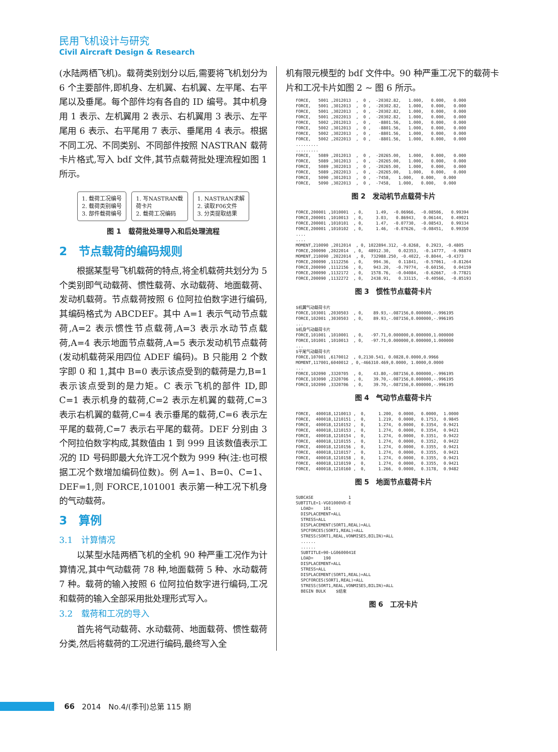民用飞机设计与研究
Civil Aircraft Design & Research
(水陆两栖飞机)。载荷类别划分以后,需要将飞机划分为 6 个主要部件,即机身、左机翼、右机翼、左平尾、右平尾以及垂尾。每个部件均有各自的 ID 编号。其中机身用 1 表示、左机翼用 2 表示、右机翼用 3 表示、左平尾用 6 表示、右平尾用 7 表示、垂尾用 4 表示。根据不同工况、不同类别、不同部件按照 NASTRAN 载荷卡片格式,写入 bdf 文件,其节点载荷批处理流程如图 1 所示。
1. 载荷工况编号
2. 载荷类别编号
3. 部件载荷编号
1. 写NASTRAN载
荷卡片
2. 载荷工况编码
1. NASTRAN求解
2. 读取F06文件
3. 分类提取结果
图 1　载荷批处理导入和后处理流程
2　节点载荷的编码规则
根据某型号飞机载荷的特点,将全机载荷共划分为 5 个类别即气动载荷、惯性载荷、水动载荷、地面载荷、发动机载荷。节点载荷按照 6 位阿拉伯数字进行编码,其编码格式为 ABCDEF。其中 A=1 表示气动节点载荷,A=2 表示惯性节点载荷,A=3 表示水动节点载荷,A=4 表示地面节点载荷,A=5 表示发动机节点载荷(发动机载荷采用四位 ADEF 编码)。B 只能用 2 个数字即 0 和 1,其中 B=0 表示该点受到的载荷是力,B=1 表示该点受到的是力矩。C 表示飞机的部件 ID,即 C=1 表示机身的载荷,C=2 表示左机翼的载荷,C=3 表示右机翼的载荷,C=4 表示垂尾的载荷,C=6 表示左平尾的载荷,C=7 表示右平尾的载荷。DEF 分别由 3 个阿拉伯数字构成,其数值由 1 到 999 且该数值表示工况的 ID 号码即最大允许工况个数为 999 种(注:也可根据工况个数增加编码位数)。例 A=1、B=0、C=1、DEF=1,则 FORCE,101001 表示第一种工况下机身的气动载荷。
3　算例
3.1　计算情况
以某型水陆两栖飞机的全机 90 种严重工况作为计算情况,其中气动载荷 78 种,地面载荷 5 种、水动载荷 7 种。载荷的输入按照 6 位阿拉伯数字进行编码,工况和载荷的输入全部采用批处理形式写入。
3.2　载荷和工况的导入
首先将气动载荷、水动载荷、地面载荷、惯性载荷分类,然后将载荷的工况进行编码,最终写入全
机有限元模型的 bdf 文件中。90 种严重工况下的载荷卡片和工况卡片如图 2 ~ 图 6 所示。
FORCE,   5001 ,2012013  ,  0 ,  -20302.82,   1.000,   0.000,   0.000
FORCE,   5001 ,3012013  ,  0 ,  -20302.82,   1.000,   0.000,   0.000
FORCE,   5001 ,3022013  ,  0 ,  -20302.82,   1.000,   0.000,   0.000
FORCE,   5001 ,2022013  ,  0 ,  -20302.82,   1.000,   0.000,   0.000
FORCE,   5002 ,2012013  ,  0 ,   -8801.56,   1.000,   0.000,   0.000
FORCE,   5002 ,3012013  ,  0 ,   -8801.56,   1.000,   0.000,   0.000
FORCE,   5002 ,3022013  ,  0 ,   -8801.56,   1.000,   0.000,   0.000
FORCE,   5002 ,2022013  ,  0 ,   -8801.56,   1.000,   0.000,   0.000
.........
.........
FORCE,   5089 ,2012013  ,  0 ,  -20265.00,   1.000,   0.000,   0.000
FORCE,   5089 ,3012013  ,  0 ,  -20265.00,   1.000,   0.000,   0.000
FORCE,   5089 ,3022013  ,  0 ,  -20265.00,   1.000,   0.000,   0.000
FORCE,   5089 ,2022013  ,  0 ,  -20265.00,   1.000,   0.000,   0.000
FORCE,   5090 ,3012013  ,  0 ,  -7458,   1.000,   0.000,   0.000
FORCE,   5090 ,3022013  ,  0 ,  -7458,   1.000,   0.000,   0.000
图 2　发动机节点载荷卡片
FORCE,200001 ,1010001  , 0,     1.49,  -0.06966,  -0.08506,   0.99394
FORCE,200001 ,1010013  , 0,     3.03,   0.86943,   0.06144,   0.49021
FORCE,200001 ,1010101  , 0,     1.47,  -0.07730,  -0.08543,   0.99334
FORCE,200001 ,1010102  , 0,     1.46,  -0.07626,  -0.08451,   0.99350
....
....
MOMENT,210090 ,2012014  , 0, 1022894.312, -0.8268,  0.2923, -0.4805
FORCE,200090 ,2022014  , 0,  48912.30,   0.02353,  -0.14777,  -0.98874
MOMENT,210090 ,2022014  , 0,  732988.250, -0.4022, -0.8044, -0.4373
FORCE,200090 ,1112256  , 0,    994.36,   0.11841,  -0.57061,  -0.81264
FORCE,200090 ,1112156  , 0,    943.20,  -0.79774,  -0.60156,   0.04159
FORCE,200090 ,1132172  , 0,   1578.76,  -0.04084,  -0.62667,  -0.77821
FORCE,200090 ,1132272  , 0,   2438.91,   0.33115,  -0.40566,  -0.85193
图 3　惯性节点载荷卡片
$机翼气动载荷卡片
FORCE,103001 ,2030503  , 0,    89.93,-.087156,0.000000,-.996195
FORCE,102001 ,3030503  , 0,    89.93,-.087156,0.000000,-.996195
...
$机身气动载荷卡片
FORCE,101001 ,1010001  , 0,   -97.71,0.000000,0.000000,1.000000
FORCE,101001 ,1010013  , 0,   -97.71,0.000000,0.000000,1.000000
...
$平尾气动载荷卡片
FORCE,107001 ,6170012  , 0,2130.541, 0.0828,0.0000,0.9966
MOMENT,117001,6040012 , 0,-466310.469,0.0000, 1.0000,0.0000
...
FORCE,102090 ,3320705  , 0,    43.80,-.087156,0.000000,-.996195
FORCE,103090 ,2320706  , 0,    39.70,-.087156,0.000000,-.996195
FORCE,102090 ,3320706  , 0,    39.70,-.087156,0.000000,-.996195
图 4　气动节点载荷卡片
FORCE,  400018,1210013 ,  0,     1.200,  0.0000,  0.0000,  1.0000
FORCE,  400018,1210151 ,  0,     1.219,  0.0000,  0.1753,  0.9845
FORCE,  400018,1210152 ,  0,     1.274,  0.0000,  0.3354,  0.9421
FORCE,  400018,1210153 ,  0,     1.274,  0.0000,  0.3354,  0.9421
FORCE,  400018,1210154 ,  0,     1.274,  0.0000,  0.3351,  0.9422
FORCE,  400018,1210155 ,  0,     1.274,  0.0000,  0.3352,  0.9422
FORCE,  400018,1210156 ,  0,     1.274,  0.0000,  0.3355,  0.9421
FORCE,  400018,1210157 ,  0,     1.274,  0.0000,  0.3355,  0.9421
FORCE,  400018,1210158 ,  0,     1.274,  0.0000,  0.3355,  0.9421
FORCE,  400018,1210159 ,  0,     1.274,  0.0000,  0.3355,  0.9421
FORCE,  400018,1210160 ,  0,     1.266,  0.0000,  0.3178,  0.9482
图 5　地面节点载荷卡片
SUBCASE              1
SUBTITLE=1-VG01000VD-E
  LOAD=    101
  DISPLACEMENT=ALL
  STRESS=ALL
  DISPLACEMENT(SORT1,REAL)=ALL
  SPCFORCES(SORT1,REAL)=ALL
  STRESS(SORT1,REAL,VONMISES,BILIN)=ALL
  ......
  ......
  SUBTITLE=90-LG0600041E
  LOAD=    190
  DISPLACEMENT=ALL
  STRESS=ALL
  DISPLACEMENT(SORT1,REAL)=ALL
  SPCFORCES(SORT1,REAL)=ALL
  STRESS(SORT1,REAL,VONMISES,BILIN)=ALL
  BEGIN BULK    $结束
图 6　工况卡片
66 2014　No.4/(季刊)总第 115 期